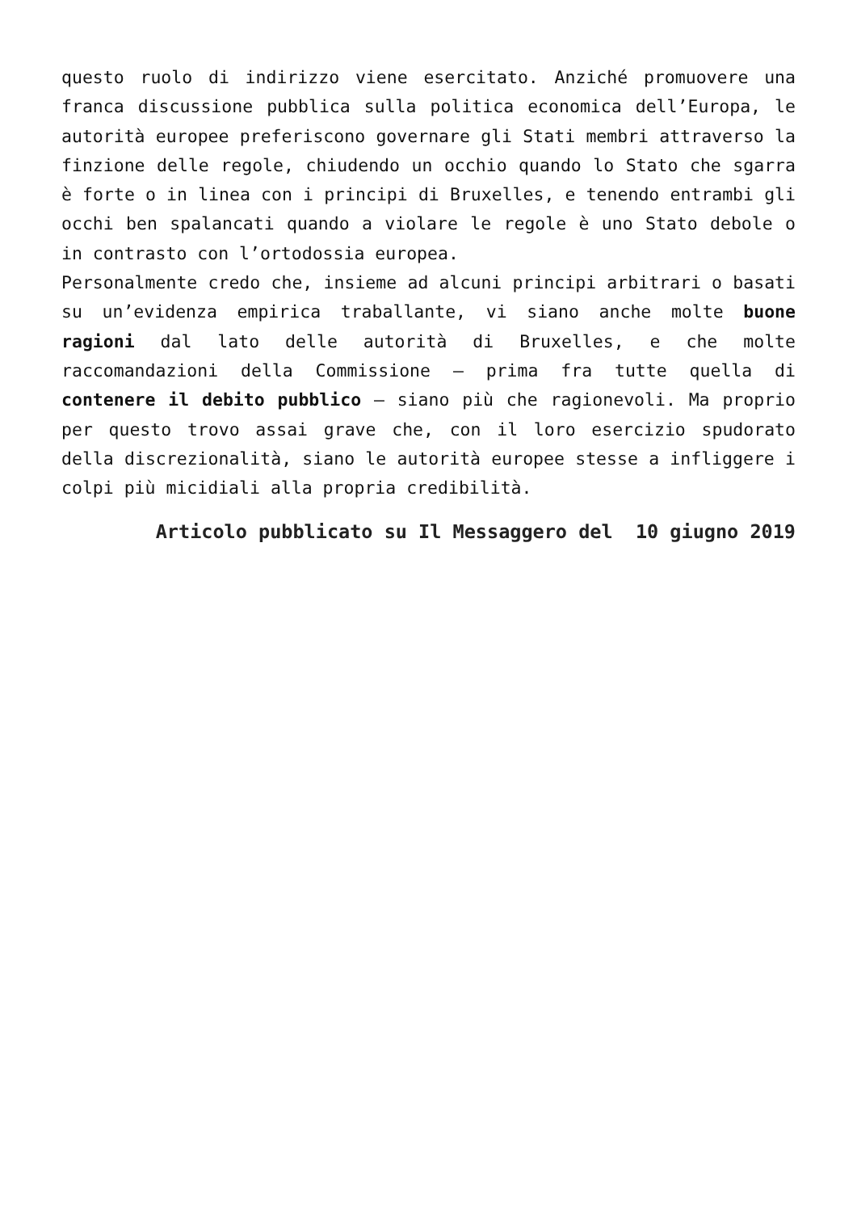questo ruolo di indirizzo viene esercitato. Anziché promuovere una franca discussione pubblica sulla politica economica dell’Europa, le autorità europee preferiscono governare gli Stati membri attraverso la finzione delle regole, chiudendo un occhio quando lo Stato che sgarra è forte o in linea con i principi di Bruxelles, e tenendo entrambi gli occhi ben spalancati quando a violare le regole è uno Stato debole o in contrasto con l’ortodossia europea.
Personalmente credo che, insieme ad alcuni principi arbitrari o basati su un’evidenza empirica traballante, vi siano anche molte buone ragioni dal lato delle autorità di Bruxelles, e che molte raccomandazioni della Commissione – prima fra tutte quella di contenere il debito pubblico – siano più che ragionevoli. Ma proprio per questo trovo assai grave che, con il loro esercizio spudorato della discrezionalità, siano le autorità europee stesse a infliggere i colpi più micidiali alla propria credibilità.
Articolo pubblicato su Il Messaggero del 10 giugno 2019